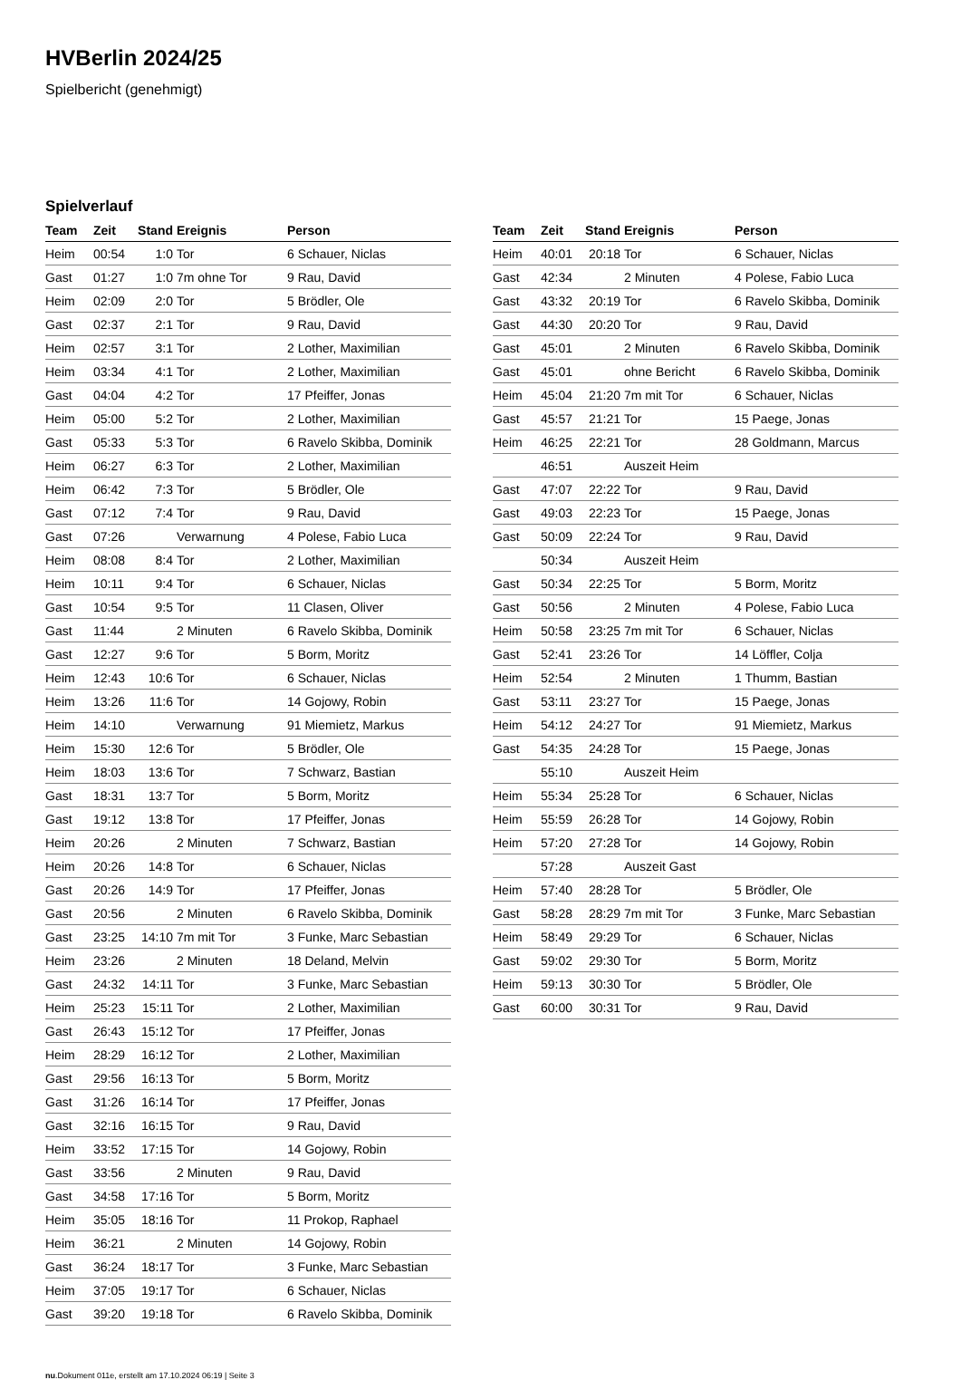HVBerlin 2024/25
Spielbericht (genehmigt)
Spielverlauf
| Team | Zeit | Stand | Ereignis | Person |
| --- | --- | --- | --- | --- |
| Heim | 00:54 | 1:0 | Tor | 6 Schauer, Niclas |
| Gast | 01:27 | 1:0 | 7m ohne Tor | 9 Rau, David |
| Heim | 02:09 | 2:0 | Tor | 5 Brödler, Ole |
| Gast | 02:37 | 2:1 | Tor | 9 Rau, David |
| Heim | 02:57 | 3:1 | Tor | 2 Lother, Maximilian |
| Heim | 03:34 | 4:1 | Tor | 2 Lother, Maximilian |
| Gast | 04:04 | 4:2 | Tor | 17 Pfeiffer, Jonas |
| Heim | 05:00 | 5:2 | Tor | 2 Lother, Maximilian |
| Gast | 05:33 | 5:3 | Tor | 6 Ravelo Skibba, Dominik |
| Heim | 06:27 | 6:3 | Tor | 2 Lother, Maximilian |
| Heim | 06:42 | 7:3 | Tor | 5 Brödler, Ole |
| Gast | 07:12 | 7:4 | Tor | 9 Rau, David |
| Gast | 07:26 | | Verwarnung | 4 Polese, Fabio Luca |
| Heim | 08:08 | 8:4 | Tor | 2 Lother, Maximilian |
| Heim | 10:11 | 9:4 | Tor | 6 Schauer, Niclas |
| Gast | 10:54 | 9:5 | Tor | 11 Clasen, Oliver |
| Gast | 11:44 | | 2 Minuten | 6 Ravelo Skibba, Dominik |
| Gast | 12:27 | 9:6 | Tor | 5 Borm, Moritz |
| Heim | 12:43 | 10:6 | Tor | 6 Schauer, Niclas |
| Heim | 13:26 | 11:6 | Tor | 14 Gojowy, Robin |
| Heim | 14:10 | | Verwarnung | 91 Miemietz, Markus |
| Heim | 15:30 | 12:6 | Tor | 5 Brödler, Ole |
| Heim | 18:03 | 13:6 | Tor | 7 Schwarz, Bastian |
| Gast | 18:31 | 13:7 | Tor | 5 Borm, Moritz |
| Gast | 19:12 | 13:8 | Tor | 17 Pfeiffer, Jonas |
| Heim | 20:26 | | 2 Minuten | 7 Schwarz, Bastian |
| Heim | 20:26 | 14:8 | Tor | 6 Schauer, Niclas |
| Gast | 20:26 | 14:9 | Tor | 17 Pfeiffer, Jonas |
| Gast | 20:56 | | 2 Minuten | 6 Ravelo Skibba, Dominik |
| Gast | 23:25 | 14:10 | 7m mit Tor | 3 Funke, Marc Sebastian |
| Heim | 23:26 | | 2 Minuten | 18 Deland, Melvin |
| Gast | 24:32 | 14:11 | Tor | 3 Funke, Marc Sebastian |
| Heim | 25:23 | 15:11 | Tor | 2 Lother, Maximilian |
| Gast | 26:43 | 15:12 | Tor | 17 Pfeiffer, Jonas |
| Heim | 28:29 | 16:12 | Tor | 2 Lother, Maximilian |
| Gast | 29:56 | 16:13 | Tor | 5 Borm, Moritz |
| Gast | 31:26 | 16:14 | Tor | 17 Pfeiffer, Jonas |
| Gast | 32:16 | 16:15 | Tor | 9 Rau, David |
| Heim | 33:52 | 17:15 | Tor | 14 Gojowy, Robin |
| Gast | 33:56 | | 2 Minuten | 9 Rau, David |
| Gast | 34:58 | 17:16 | Tor | 5 Borm, Moritz |
| Heim | 35:05 | 18:16 | Tor | 11 Prokop, Raphael |
| Heim | 36:21 | | 2 Minuten | 14 Gojowy, Robin |
| Gast | 36:24 | 18:17 | Tor | 3 Funke, Marc Sebastian |
| Heim | 37:05 | 19:17 | Tor | 6 Schauer, Niclas |
| Gast | 39:20 | 19:18 | Tor | 6 Ravelo Skibba, Dominik |
| Team | Zeit | Stand | Ereignis | Person |
| --- | --- | --- | --- | --- |
| Heim | 40:01 | 20:18 | Tor | 6 Schauer, Niclas |
| Gast | 42:34 | | 2 Minuten | 4 Polese, Fabio Luca |
| Gast | 43:32 | 20:19 | Tor | 6 Ravelo Skibba, Dominik |
| Gast | 44:30 | 20:20 | Tor | 9 Rau, David |
| Gast | 45:01 | | 2 Minuten | 6 Ravelo Skibba, Dominik |
| Gast | 45:01 | | ohne Bericht | 6 Ravelo Skibba, Dominik |
| Heim | 45:04 | 21:20 | 7m mit Tor | 6 Schauer, Niclas |
| Gast | 45:57 | 21:21 | Tor | 15 Paege, Jonas |
| Heim | 46:25 | 22:21 | Tor | 28 Goldmann, Marcus |
| | 46:51 | | Auszeit Heim | |
| Gast | 47:07 | 22:22 | Tor | 9 Rau, David |
| Gast | 49:03 | 22:23 | Tor | 15 Paege, Jonas |
| Gast | 50:09 | 22:24 | Tor | 9 Rau, David |
| | 50:34 | | Auszeit Heim | |
| Gast | 50:34 | 22:25 | Tor | 5 Borm, Moritz |
| Gast | 50:56 | | 2 Minuten | 4 Polese, Fabio Luca |
| Heim | 50:58 | 23:25 | 7m mit Tor | 6 Schauer, Niclas |
| Gast | 52:41 | 23:26 | Tor | 14 Löffler, Colja |
| Heim | 52:54 | | 2 Minuten | 1 Thumm, Bastian |
| Gast | 53:11 | 23:27 | Tor | 15 Paege, Jonas |
| Heim | 54:12 | 24:27 | Tor | 91 Miemietz, Markus |
| Gast | 54:35 | 24:28 | Tor | 15 Paege, Jonas |
| | 55:10 | | Auszeit Heim | |
| Heim | 55:34 | 25:28 | Tor | 6 Schauer, Niclas |
| Heim | 55:59 | 26:28 | Tor | 14 Gojowy, Robin |
| Heim | 57:20 | 27:28 | Tor | 14 Gojowy, Robin |
| | 57:28 | | Auszeit Gast | |
| Heim | 57:40 | 28:28 | Tor | 5 Brödler, Ole |
| Gast | 58:28 | 28:29 | 7m mit Tor | 3 Funke, Marc Sebastian |
| Heim | 58:49 | 29:29 | Tor | 6 Schauer, Niclas |
| Gast | 59:02 | 29:30 | Tor | 5 Borm, Moritz |
| Heim | 59:13 | 30:30 | Tor | 5 Brödler, Ole |
| Gast | 60:00 | 30:31 | Tor | 9 Rau, David |
nu.Dokument 011e, erstellt am 17.10.2024 06:19 | Seite 3